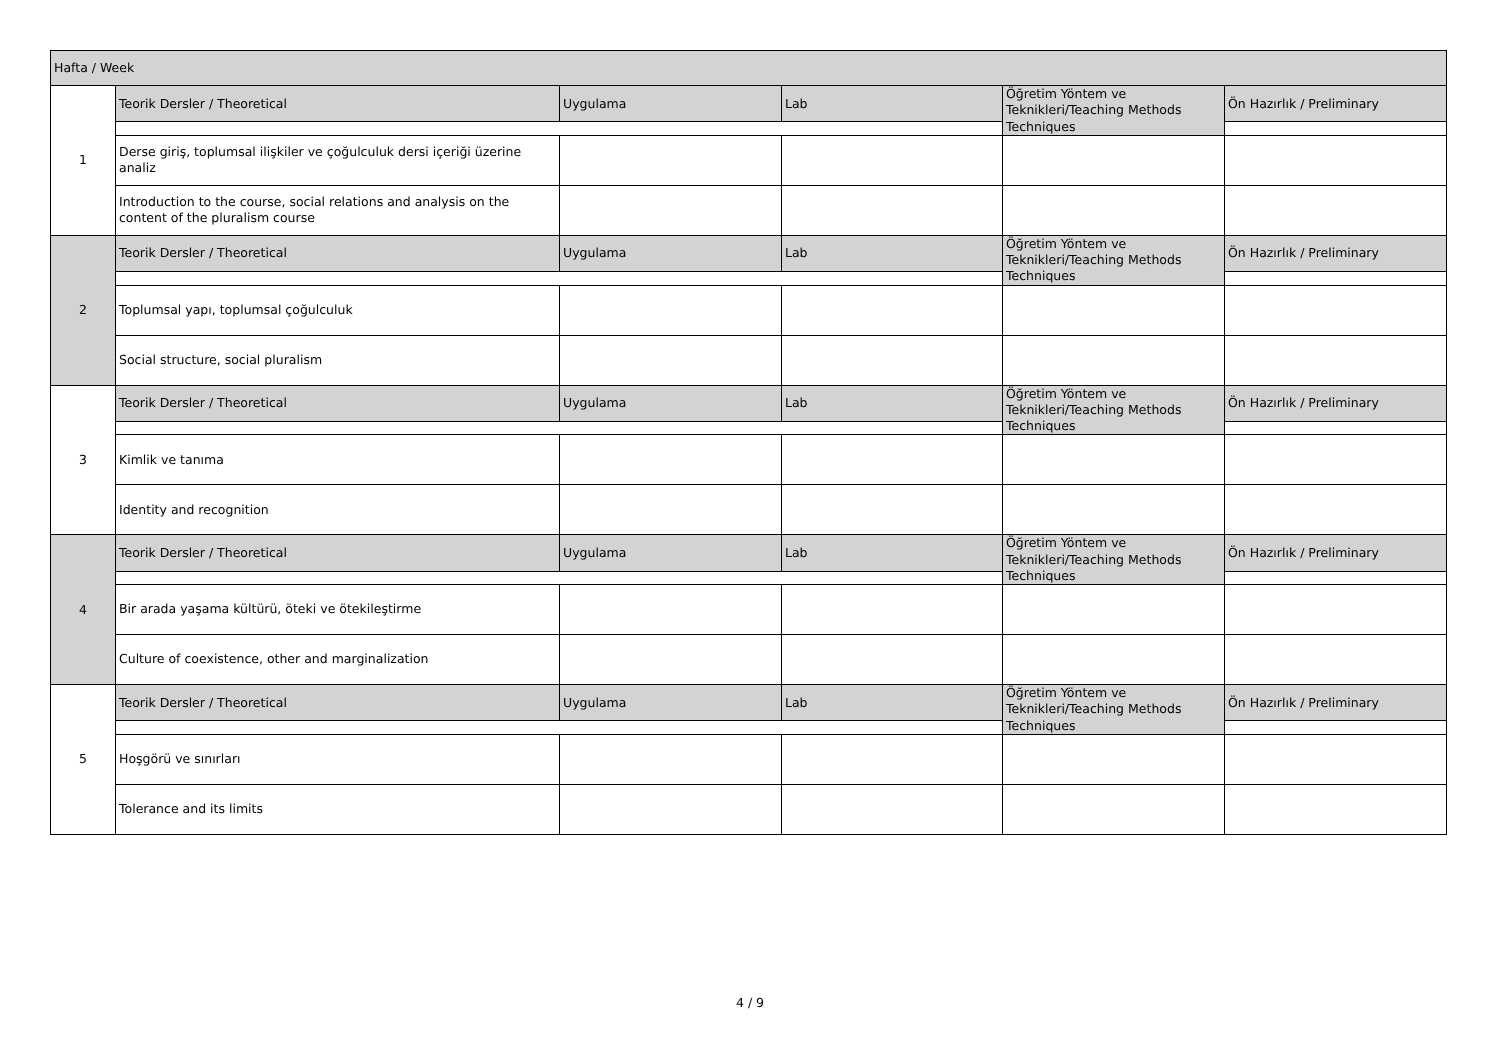| Hafta / Week | | | | | |
| 1 | Teorik Dersler / Theoretical | Uygulama | Lab | Öğretim Yöntem ve Teknikleri/Teaching Methods Techniques | Ön Hazırlık / Preliminary |
| | Derse giriş, toplumsal ilişkiler ve çoğulculuk dersi içeriği üzerine analiz | | | | |
| | Introduction to the course, social relations and analysis on the content of the pluralism course | | | | |
| 2 | Teorik Dersler / Theoretical | Uygulama | Lab | Öğretim Yöntem ve Teknikleri/Teaching Methods Techniques | Ön Hazırlık / Preliminary |
| | Toplumsal yapı, toplumsal çoğulculuk | | | | |
| | Social structure, social pluralism | | | | |
| 3 | Teorik Dersler / Theoretical | Uygulama | Lab | Öğretim Yöntem ve Teknikleri/Teaching Methods Techniques | Ön Hazırlık / Preliminary |
| | Kimlik ve tanıma | | | | |
| | Identity and recognition | | | | |
| 4 | Teorik Dersler / Theoretical | Uygulama | Lab | Öğretim Yöntem ve Teknikleri/Teaching Methods Techniques | Ön Hazırlık / Preliminary |
| | Bir arada yaşama kültürü, öteki ve ötekileştirme | | | | |
| | Culture of coexistence, other and marginalization | | | | |
| 5 | Teorik Dersler / Theoretical | Uygulama | Lab | Öğretim Yöntem ve Teknikleri/Teaching Methods Techniques | Ön Hazırlık / Preliminary |
| | Hoşgörü ve sınırları | | | | |
| | Tolerance and its limits | | | | |
4 / 9